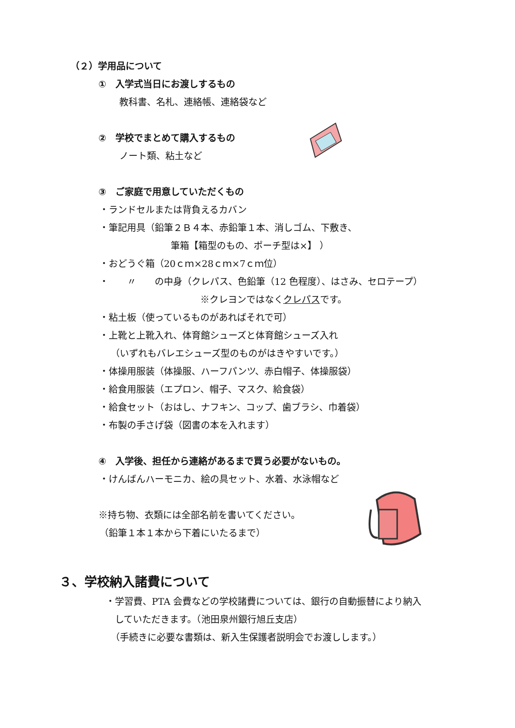（２）学用品について
①　入学式当日にお渡しするもの
教科書、名札、連絡帳、連絡袋など
②　学校でまとめて購入するもの
ノート類、粘土など
③　ご家庭で用意していただくもの
・ランドセルまたは背負えるカバン
・筆記用具（鉛筆２Ｂ４本、赤鉛筆１本、消しゴム、下敷き、
筆箱【箱型のもの、ポーチ型は×】 ）
・おどうぐ箱（20ｃｍ×28ｃｍ×7ｃｍ位）
・　　〃　　の中身（クレパス、色鉛筆（12 色程度）、はさみ、セロテープ）
※クレヨンではなくクレパスです。
・粘土板（使っているものがあればそれで可）
・上靴と上靴入れ、体育館シューズと体育館シューズ入れ
（いずれもバレエシューズ型のものがはきやすいです。）
・体操用服装（体操服、ハーフパンツ、赤白帽子、体操服袋）
・給食用服装（エプロン、帽子、マスク、給食袋）
・給食セット（おはし、ナフキン、コップ、歯ブラシ、巾着袋）
・布製の手さげ袋（図書の本を入れます）
④　入学後、担任から連絡があるまで買う必要がないもの。
・けんばんハーモニカ、絵の具セット、水着、水泳帽など
※持ち物、衣類には全部名前を書いてください。
（鉛筆１本１本から下着にいたるまで）
３、学校納入諸費について
・学習費、PTA 会費などの学校諸費については、銀行の自動振替により納入
していただきます。（池田泉州銀行旭丘支店）
（手続きに必要な書類は、新入生保護者説明会でお渡しします。）